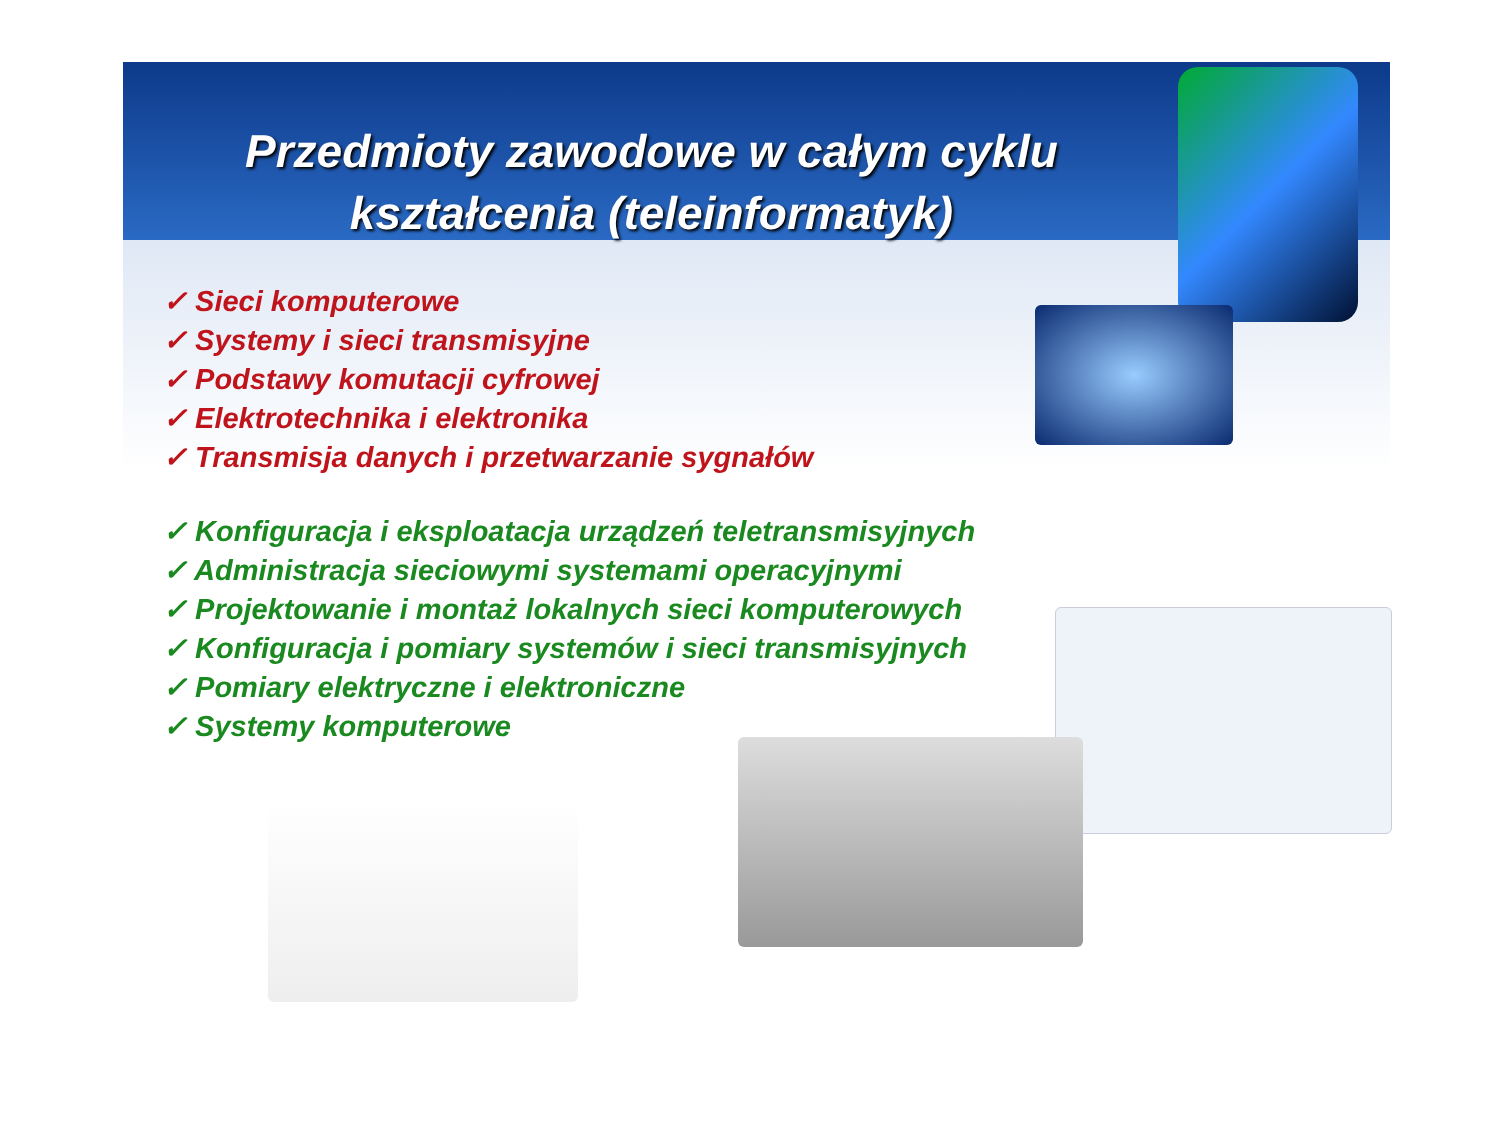Przedmioty zawodowe w całym cyklu kształcenia (teleinformatyk)
✓ Sieci komputerowe
✓ Systemy i sieci transmisyjne
✓ Podstawy komutacji cyfrowej
✓ Elektrotechnika i elektronika
✓ Transmisja danych i przetwarzanie sygnałów
✓ Konfiguracja i eksploatacja urządzeń teletransmisyjnych
✓ Administracja sieciowymi systemami operacyjnymi
✓ Projektowanie i montaż lokalnych sieci komputerowych
✓ Konfiguracja i pomiary systemów i sieci transmisyjnych
✓ Pomiary elektryczne i elektroniczne
✓ Systemy komputerowe